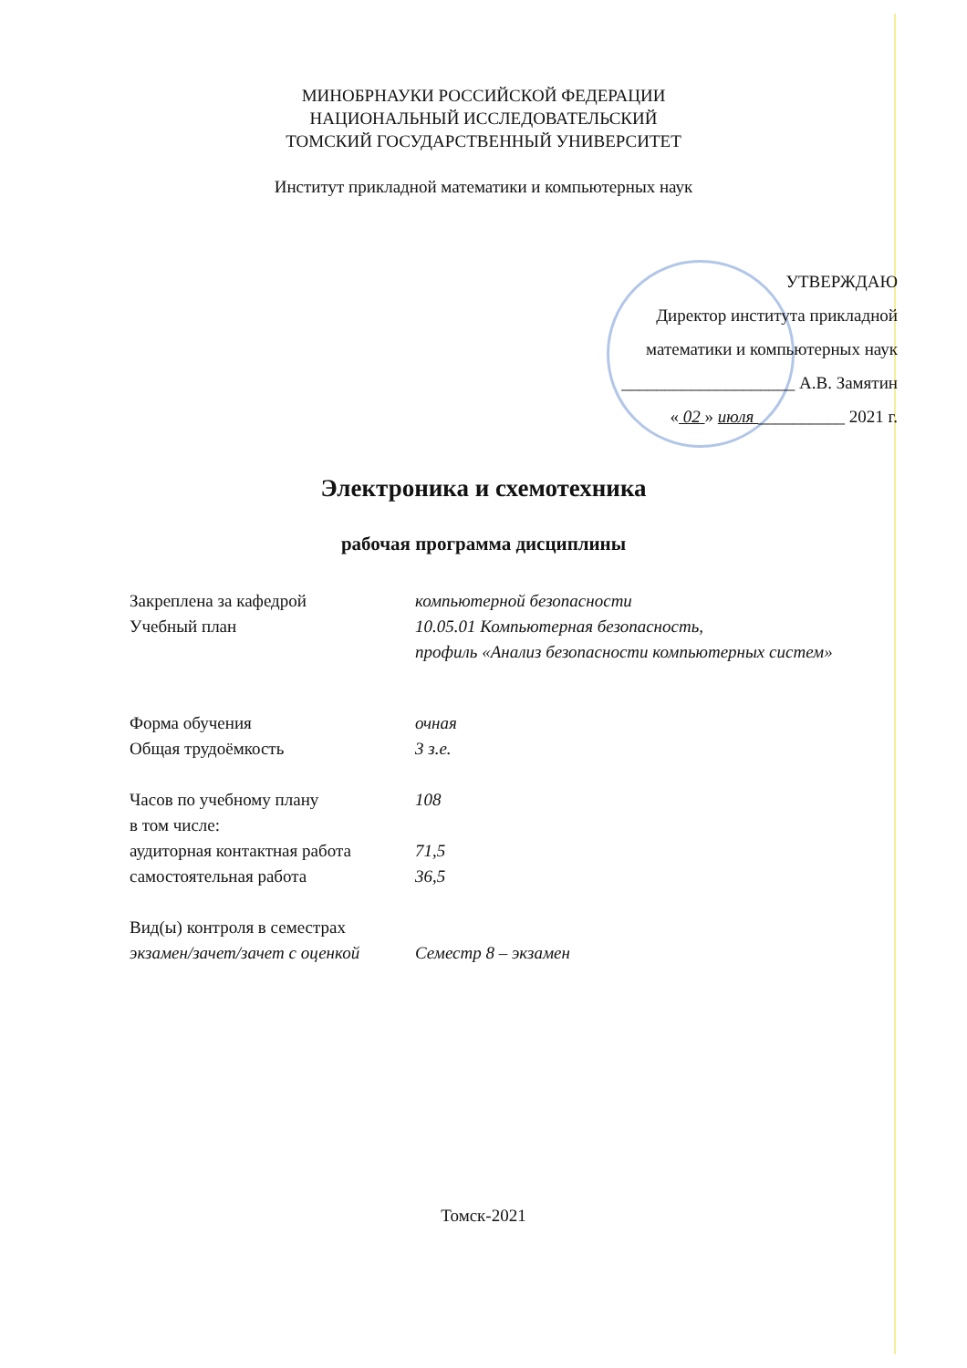МИНОБРНАУКИ РОССИЙСКОЙ ФЕДЕРАЦИИ
НАЦИОНАЛЬНЫЙ ИССЛЕДОВАТЕЛЬСКИЙ
ТОМСКИЙ ГОСУДАРСТВЕННЫЙ УНИВЕРСИТЕТ
Институт прикладной математики и компьютерных наук
УТВЕРЖДАЮ
Директор института прикладной
математики и компьютерных наук
____________________ А.В. Замятин
« 02 » июля __________ 2021 г.
Электроника и схемотехника
рабочая программа дисциплины
| Закреплена за кафедрой | компьютерной безопасности |
| Учебный план | 10.05.01 Компьютерная безопасность, профиль «Анализ безопасности компьютерных систем» |
| Форма обучения | очная |
| Общая трудоёмкость | 3 з.е. |
| Часов по учебному плану | 108 |
| в том числе: | |
| аудиторная контактная работа | 71,5 |
| самостоятельная работа | 36,5 |
| Вид(ы) контроля в семестрах | |
| экзамен/зачет/зачет с оценкой | Семестр 8 – экзамен |
Томск-2021